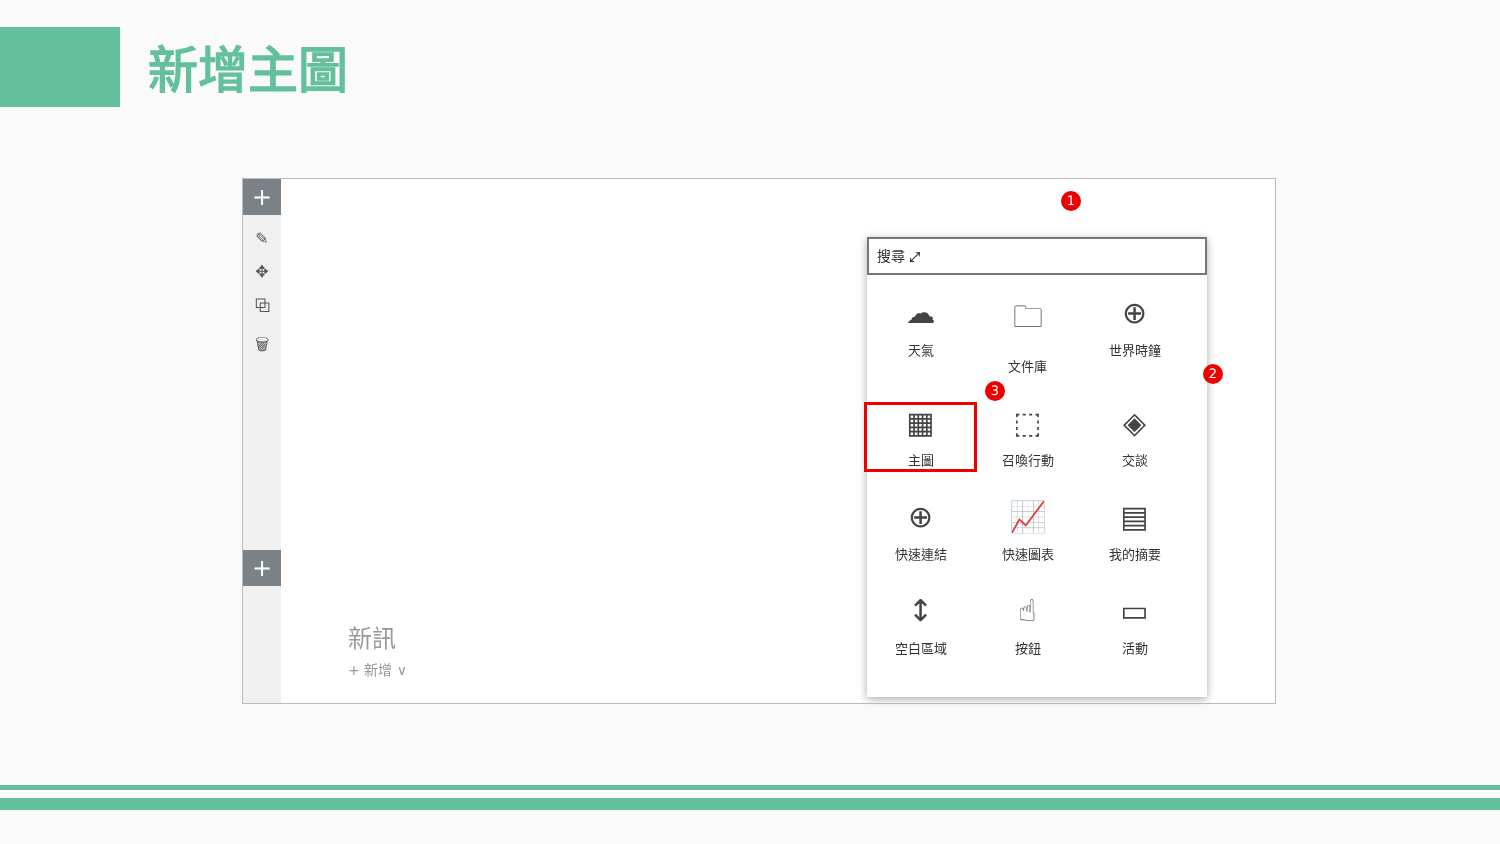新增主圖
+
✎
✥
⧉
🗑
+
1
搜尋 ⤢
☁
天氣
🗀
文件庫
⊕
世界時鐘
▦
主圖
⬚
召喚行動
◈
交談
⊕
快速連結
📈
快速圖表
▤
我的摘要
↕
空白區域
☝
按鈕
▭
活動
2
3
新訊
+ 新增 ∨